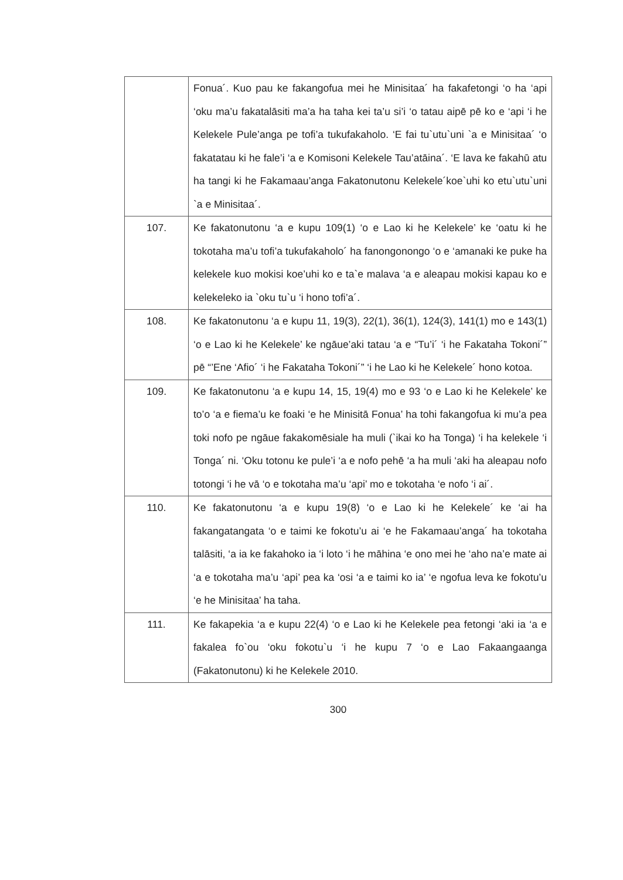| | Fonua´. Kuo pau ke fakangofua mei he Minisitaa´ ha fakafetongi ‘o ha ‘api ‘oku ma’u fakatalāsiti ma’a ha taha kei ta’u si’i ‘o tatau aipē pē ko e ‘api ‘i he Kelekele Pule’anga pe tofi’a tukufakaholo. ‘E fai tu`utu`uni `a e Minisitaa´ ‘o fakatatau ki he fale’i ‘a e Komisoni Kelekele Tau’atāina´. ‘E lava ke fakahū atu ha tangi ki he Fakamaau’anga Fakatonutonu Kelekele´koe`uhi ko etu`utu`uni `a e Minisitaa´. |
| 107. | Ke fakatonutonu ‘a e kupu 109(1) ‘o e Lao ki he Kelekele’ ke ‘oatu ki he tokotaha ma’u tofi’a tukufakaholo´ ha fanongonongo ‘o e ‘amanaki ke puke ha kelekele kuo mokisi koe’uhi ko e ta`e malava ‘a e aleapau mokisi kapau ko e kelekeleko ia `oku tu`u ‘i hono tofi’a´. |
| 108. | Ke fakatonutonu ‘a e kupu 11, 19(3), 22(1), 36(1), 124(3), 141(1) mo e 143(1) ‘o e Lao ki he Kelekele’ ke ngāue’aki tatau ‘a e “Tu’i´ ‘i he Fakataha Tokoni´” pē “’Ene ‘Afio´ ‘i he Fakataha Tokoni´” ‘i he Lao ki he Kelekele´ hono kotoa. |
| 109. | Ke fakatonutonu ‘a e kupu 14, 15, 19(4) mo e 93 ‘o e Lao ki he Kelekele’ ke to’o ‘a e fiema’u ke foaki ‘e he Minisitā Fonua’ ha tohi fakangofua ki mu’a pea toki nofo pe ngāue fakakomēsiale ha muli (`ikai ko ha Tonga) ‘i ha kelekele ‘i Tonga´ ni. ‘Oku totonu ke pule’i ‘a e nofo pehē ‘a ha muli ‘aki ha aleapau nofo totongi ‘i he vā ‘o e tokotaha ma’u ‘api’ mo e tokotaha ‘e nofo ‘i ai´. |
| 110. | Ke fakatonutonu ‘a e kupu 19(8) ‘o e Lao ki he Kelekele´ ke ‘ai ha fakangatangata ‘o e taimi ke fokotu’u ai ‘e he Fakamaau’anga´ ha tokotaha talāsiti, ‘a ia ke fakahoko ia ‘i loto ‘i he māhina ‘e ono mei he ‘aho na’e mate ai ‘a e tokotaha ma’u ‘api’ pea ka ‘osi ‘a e taimi ko ia’ ‘e ngofua leva ke fokotu’u ‘e he Minisitaa’ ha taha. |
| 111. | Ke fakapekia ‘a e kupu 22(4) ‘o e Lao ki he Kelekele pea fetongi ‘aki ia ‘a e fakalea fo`ou ‘oku fokotu`u ‘i he kupu 7 ‘o e Lao Fakaangaanga (Fakatonutonu) ki he Kelekele 2010. |
300